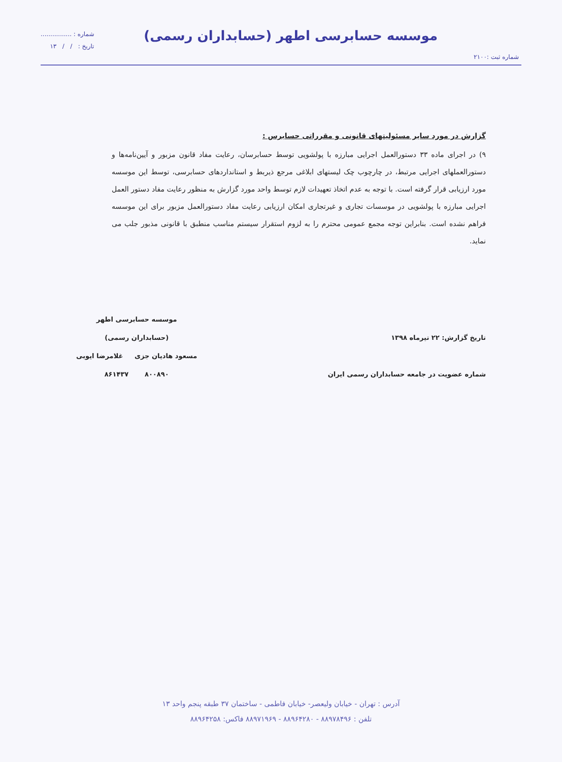موسسه حسابرسی اطهر (حسابداران رسمی)
شماره ثبت :۲۱۰۰
شماره : ................
تاریخ : / / ۱۳
گزارش در مورد سایر مسئولیتهای قانونی و مقرراتی حسابرس :
۹) در اجرای ماده ۳۳ دستورالعمل اجرایی مبارزه با پولشویی توسط حسابرسان، رعایت مفاد قانون مزبور و آیین‌نامه‌ها و دستورالعملهای اجرایی مرتبط، در چارچوب چک لیستهای ابلاغی مرجع ذیربط و استانداردهای حسابرسی، توسط این موسسه مورد ارزیابی قرار گرفته است. با توجه به عدم اتخاذ تعهیدات لازم توسط واحد مورد گزارش به منظور رعایت مفاد دستور العمل اجرایی مبارزه با پولشویی در موسسات تجاری و غیرتجاری امکان ارزیابی رعایت مفاد دستورالعمل مزبور برای این موسسه فراهم نشده است. بنابراین توجه مجمع عمومی محترم را به لزوم استقرار سیستم مناسب منطبق با قانونی مذبور جلب می نماید.
تاریخ گزارش: ۲۲ تیرماه ۱۳۹۸
شماره عضویت در جامعه حسابداران رسمی ایران
موسسه حسابرسی اطهر
(حسابداران رسمی)
مسعود هادیان جزی غلامرضا ایوبی
۸۰۰۸۹۰ ۸۶۱۴۳۷
آدرس : تهران - خیابان ولیعصر- خیابان فاطمی - ساختمان ۳۷ طبقه پنجم واحد ۱۳
تلفن : ۸۸۹۷۸۴۹۶ - ۸۸۹۶۴۲۸۰ - ۸۸۹۷۱۹۶۹ فاکس: ۸۸۹۶۴۲۵۸